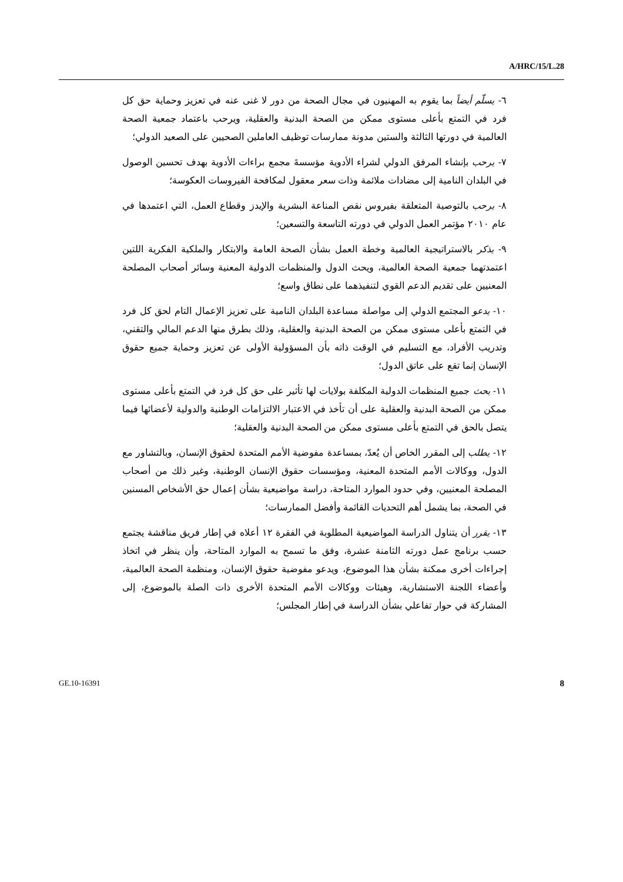A/HRC/15/L.28
٦- يسلّم أيضاً بما يقوم به المهنيون في مجال الصحة من دور لا غنى عنه في تعزيز وحماية حق كل فرد في التمتع بأعلى مستوى ممكن من الصحة البدنية والعقلية، ويرحب باعتماد جمعية الصحة العالمية في دورتها الثالثة والستين مدونة ممارسات توظيف العاملين الصحيين على الصعيد الدولي؛
٧- يرحب بإنشاء المرفق الدولي لشراء الأدوية مؤسسةَ مجمع براءات الأدوية بهدف تحسين الوصول في البلدان النامية إلى مضادات ملائمة وذات سعر معقول لمكافحة الفيروسات العكوسة؛
٨- يرحب بالتوصية المتعلقة بفيروس نقص المناعة البشرية والإيدز وقطاع العمل، التي اعتمدها في عام ٢٠١٠ مؤتمر العمل الدولي في دورته التاسعة والتسعين؛
٩- يذكر بالاستراتيجية العالمية وخطة العمل بشأن الصحة العامة والابتكار والملكية الفكرية اللتين اعتمدتهما جمعية الصحة العالمية، ويحث الدول والمنظمات الدولية المعنية وسائر أصحاب المصلحة المعنيين على تقديم الدعم القوي لتنفيذهما على نطاق واسع؛
١٠- يدعو المجتمع الدولي إلى مواصلة مساعدة البلدان النامية على تعزيز الإعمال التام لحق كل فرد في التمتع بأعلى مستوى ممكن من الصحة البدنية والعقلية، وذلك بطرق منها الدعم المالي والتقني، وتدريب الأفراد، مع التسليم في الوقت ذاته بأن المسؤولية الأولى عن تعزيز وحماية جميع حقوق الإنسان إنما تقع على عاتق الدول؛
١١- يحث جميع المنظمات الدولية المكلفة بولايات لها تأثير على حق كل فرد في التمتع بأعلى مستوى ممكن من الصحة البدنية والعقلية على أن تأخذ في الاعتبار الالتزامات الوطنية والدولية لأعضائها فيما يتصل بالحق في التمتع بأعلى مستوى ممكن من الصحة البدنية والعقلية؛
١٢- يطلب إلى المقرر الخاص أن يُعدّ، بمساعدة مفوضية الأمم المتحدة لحقوق الإنسان، وبالتشاور مع الدول، ووكالات الأمم المتحدة المعنية، ومؤسسات حقوق الإنسان الوطنية، وغير ذلك من أصحاب المصلحة المعنيين، وفي حدود الموارد المتاحة، دراسة مواضيعية بشأن إعمال حق الأشخاص المسنين في الصحة، بما يشمل أهم التحديات القائمة وأفضل الممارسات؛
١٣- يقرر أن يتناول الدراسة المواضيعية المطلوبة في الفقرة ١٢ أعلاه في إطار فريق مناقشة يجتمع حسب برنامج عمل دورته الثامنة عشرة، وفق ما تسمح به الموارد المتاحة، وأن ينظر في اتخاذ إجراءات أخرى ممكنة بشأن هذا الموضوع، ويدعو مفوضية حقوق الإنسان، ومنظمة الصحة العالمية، وأعضاء اللجنة الاستشارية، وهيئات ووكالات الأمم المتحدة الأخرى ذات الصلة بالموضوع، إلى المشاركة في حوار تفاعلي بشأن الدراسة في إطار المجلس؛
GE.10-16391 8